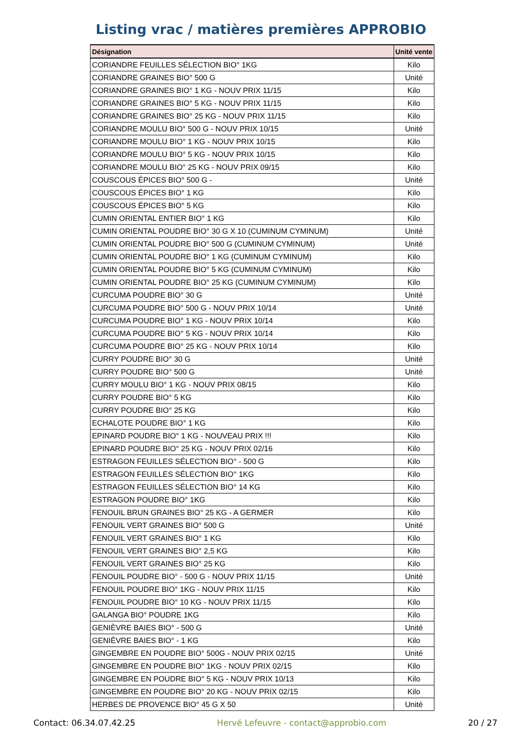Listing vrac / matières premières APPROBIO
| Désignation | Unité vente |
| --- | --- |
| CORIANDRE FEUILLES SÉLECTION BIO° 1KG | Kilo |
| CORIANDRE GRAINES BIO° 500 G | Unité |
| CORIANDRE GRAINES BIO° 1 KG - NOUV PRIX 11/15 | Kilo |
| CORIANDRE GRAINES BIO° 5 KG - NOUV PRIX 11/15 | Kilo |
| CORIANDRE GRAINES BIO° 25 KG - NOUV PRIX 11/15 | Kilo |
| CORIANDRE MOULU BIO° 500 G - NOUV PRIX 10/15 | Unité |
| CORIANDRE MOULU BIO° 1 KG - NOUV PRIX 10/15 | Kilo |
| CORIANDRE MOULU BIO° 5 KG - NOUV PRIX 10/15 | Kilo |
| CORIANDRE MOULU BIO° 25 KG - NOUV PRIX 09/15 | Kilo |
| COUSCOUS ÉPICES BIO° 500 G - | Unité |
| COUSCOUS ÉPICES BIO° 1 KG | Kilo |
| COUSCOUS ÉPICES BIO° 5 KG | Kilo |
| CUMIN ORIENTAL ENTIER BIO° 1 KG | Kilo |
| CUMIN ORIENTAL POUDRE BIO° 30 G X 10 (CUMINUM CYMINUM) | Unité |
| CUMIN ORIENTAL POUDRE BIO° 500 G (CUMINUM CYMINUM) | Unité |
| CUMIN ORIENTAL POUDRE BIO° 1 KG (CUMINUM CYMINUM) | Kilo |
| CUMIN ORIENTAL POUDRE BIO° 5 KG (CUMINUM CYMINUM) | Kilo |
| CUMIN ORIENTAL POUDRE BIO° 25 KG (CUMINUM CYMINUM) | Kilo |
| CURCUMA POUDRE BIO° 30 G | Unité |
| CURCUMA POUDRE BIO° 500 G - NOUV PRIX 10/14 | Unité |
| CURCUMA POUDRE BIO° 1 KG - NOUV PRIX 10/14 | Kilo |
| CURCUMA POUDRE BIO° 5 KG - NOUV PRIX 10/14 | Kilo |
| CURCUMA POUDRE BIO° 25 KG - NOUV PRIX 10/14 | Kilo |
| CURRY POUDRE BIO° 30 G | Unité |
| CURRY POUDRE BIO° 500 G | Unité |
| CURRY MOULU BIO° 1 KG - NOUV PRIX 08/15 | Kilo |
| CURRY POUDRE BIO° 5 KG | Kilo |
| CURRY POUDRE BIO° 25 KG | Kilo |
| ECHALOTE POUDRE BIO° 1 KG | Kilo |
| EPINARD POUDRE BIO° 1 KG - NOUVEAU PRIX !!! | Kilo |
| EPINARD POUDRE BIO° 25 KG - NOUV PRIX 02/16 | Kilo |
| ESTRAGON FEUILLES SÉLECTION BIO° - 500 G | Kilo |
| ESTRAGON FEUILLES SÉLECTION BIO° 1KG | Kilo |
| ESTRAGON FEUILLES SÉLECTION BIO° 14 KG | Kilo |
| ESTRAGON POUDRE BIO° 1KG | Kilo |
| FENOUIL BRUN GRAINES BIO° 25 KG - A GERMER | Kilo |
| FENOUIL VERT GRAINES BIO° 500 G | Unité |
| FENOUIL VERT GRAINES BIO° 1 KG | Kilo |
| FENOUIL VERT GRAINES BIO° 2,5 KG | Kilo |
| FENOUIL VERT GRAINES BIO° 25 KG | Kilo |
| FENOUIL POUDRE BIO° - 500 G - NOUV PRIX 11/15 | Unité |
| FENOUIL POUDRE BIO° 1KG - NOUV PRIX 11/15 | Kilo |
| FENOUIL POUDRE BIO° 10 KG - NOUV PRIX 11/15 | Kilo |
| GALANGA BIO° POUDRE 1KG | Kilo |
| GENIÈVRE BAIES BIO° - 500 G | Unité |
| GENIÈVRE BAIES BIO° - 1 KG | Kilo |
| GINGEMBRE EN POUDRE BIO° 500G - NOUV PRIX 02/15 | Unité |
| GINGEMBRE EN POUDRE BIO° 1KG - NOUV PRIX 02/15 | Kilo |
| GINGEMBRE EN POUDRE BIO° 5 KG - NOUV PRIX 10/13 | Kilo |
| GINGEMBRE EN POUDRE BIO° 20 KG - NOUV PRIX 02/15 | Kilo |
| HERBES DE PROVENCE BIO° 45 G X 50 | Unité |
Contact: 06.34.07.42.25 Hervé Lefeuvre - contact@approbio.com 20 / 27